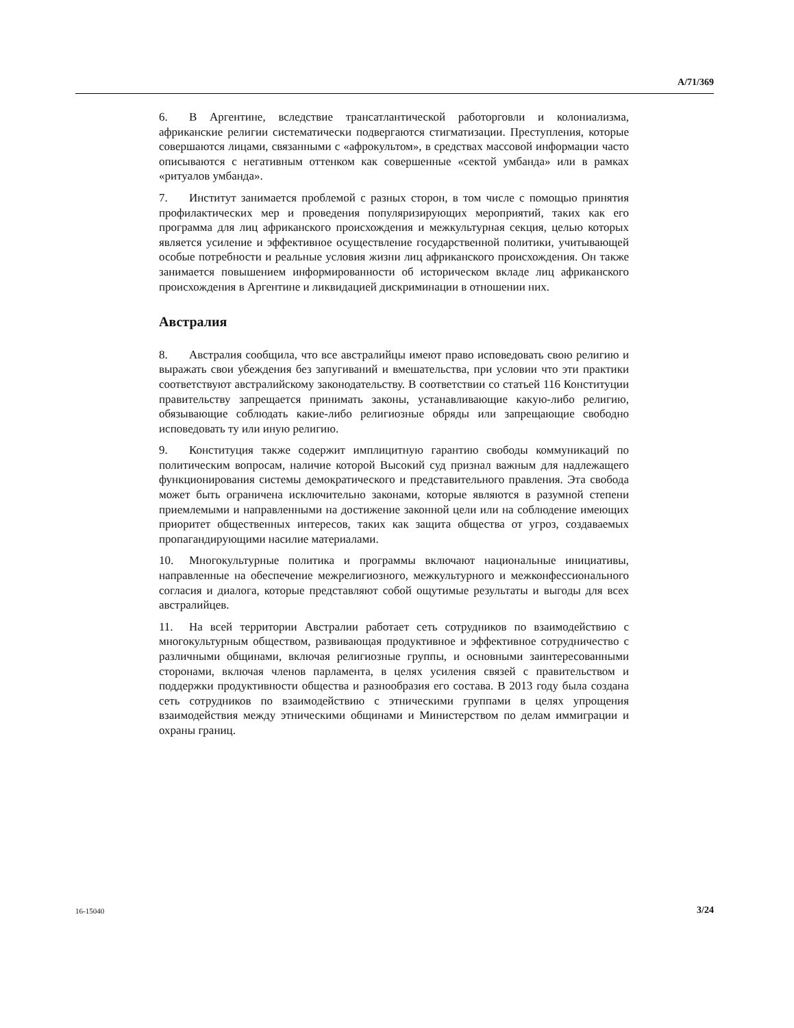A/71/369
6. В Аргентине, вследствие трансатлантической работорговли и колониализма, африканские религии систематически подвергаются стигматизации. Преступления, которые совершаются лицами, связанными с «афрокультом», в средствах массовой информации часто описываются с негативным оттенком как совершенные «сектой умбанда» или в рамках «ритуалов умбанда».
7. Институт занимается проблемой с разных сторон, в том числе с помощью принятия профилактических мер и проведения популяризирующих мероприятий, таких как его программа для лиц африканского происхождения и межкультурная секция, целью которых является усиление и эффективное осуществление государственной политики, учитывающей особые потребности и реальные условия жизни лиц африканского происхождения. Он также занимается повышением информированности об историческом вкладе лиц африканского происхождения в Аргентине и ликвидацией дискриминации в отношении них.
Австралия
8. Австралия сообщила, что все австралийцы имеют право исповедовать свою религию и выражать свои убеждения без запугиваний и вмешательства, при условии что эти практики соответствуют австралийскому законодательству. В соответствии со статьей 116 Конституции правительству запрещается принимать законы, устанавливающие какую-либо религию, обязывающие соблюдать какие-либо религиозные обряды или запрещающие свободно исповедовать ту или иную религию.
9. Конституция также содержит имплицитную гарантию свободы коммуникаций по политическим вопросам, наличие которой Высокий суд признал важным для надлежащего функционирования системы демократического и представительного правления. Эта свобода может быть ограничена исключительно законами, которые являются в разумной степени приемлемыми и направленными на достижение законной цели или на соблюдение имеющих приоритет общественных интересов, таких как защита общества от угроз, создаваемых пропагандирующими насилие материалами.
10. Многокультурные политика и программы включают национальные инициативы, направленные на обеспечение межрелигиозного, межкультурного и межконфессионального согласия и диалога, которые представляют собой ощутимые результаты и выгоды для всех австралийцев.
11. На всей территории Австралии работает сеть сотрудников по взаимодействию с многокультурным обществом, развивающая продуктивное и эффективное сотрудничество с различными общинами, включая религиозные группы, и основными заинтересованными сторонами, включая членов парламента, в целях усиления связей с правительством и поддержки продуктивности общества и разнообразия его состава. В 2013 году была создана сеть сотрудников по взаимодействию с этническими группами в целях упрощения взаимодействия между этническими общинами и Министерством по делам иммиграции и охраны границ.
16-15040 3/24